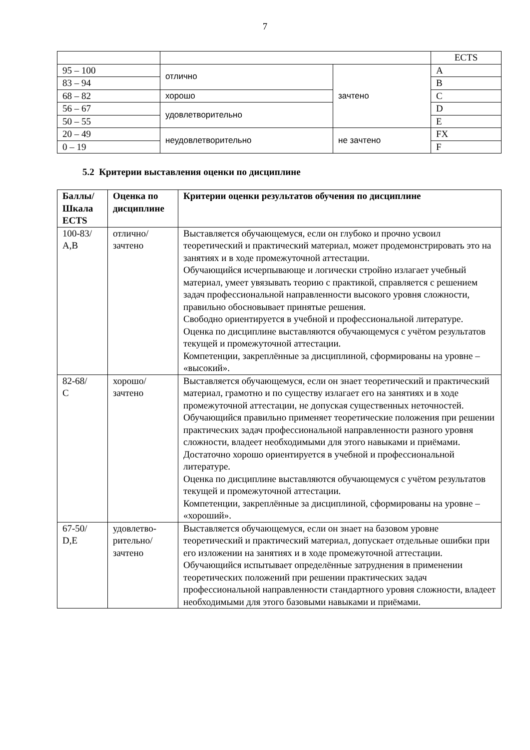7
| | | | ECTS |
| 95 – 100 | отлично | зачтено | A |
| 83 – 94 | | | B |
| 68 – 82 | хорошо | | C |
| 56 – 67 | удовлетворительно | | D |
| 50 – 55 | | | E |
| 20 – 49 | неудовлетворительно | не зачтено | FX |
| 0 – 19 | | | F |
5.2 Критерии выставления оценки по дисциплине
| Баллы/ Шкала ECTS | Оценка по дисциплине | Критерии оценки результатов обучения по дисциплине |
| --- | --- | --- |
| 100-83/ A,B | отлично/ зачтено | Выставляется обучающемуся, если он глубоко и прочно усвоил теоретический и практический материал, может продемонстрировать это на занятиях и в ходе промежуточной аттестации. Обучающийся исчерпывающе и логически стройно излагает учебный материал, умеет увязывать теорию с практикой, справляется с решением задач профессиональной направленности высокого уровня сложности, правильно обосновывает принятые решения. Свободно ориентируется в учебной и профессиональной литературе. Оценка по дисциплине выставляются обучающемуся с учётом результатов текущей и промежуточной аттестации. Компетенции, закреплённые за дисциплиной, сформированы на уровне – «высокий». |
| 82-68/ C | хорошо/ зачтено | Выставляется обучающемуся, если он знает теоретический и практический материал, грамотно и по существу излагает его на занятиях и в ходе промежуточной аттестации, не допуская существенных неточностей. Обучающийся правильно применяет теоретические положения при решении практических задач профессиональной направленности разного уровня сложности, владеет необходимыми для этого навыками и приёмами. Достаточно хорошо ориентируется в учебной и профессиональной литературе. Оценка по дисциплине выставляются обучающемуся с учётом результатов текущей и промежуточной аттестации. Компетенции, закреплённые за дисциплиной, сформированы на уровне – «хороший». |
| 67-50/ D,E | удовлетво- рительно/ зачтено | Выставляется обучающемуся, если он знает на базовом уровне теоретический и практический материал, допускает отдельные ошибки при его изложении на занятиях и в ходе промежуточной аттестации. Обучающийся испытывает определённые затруднения в применении теоретических положений при решении практических задач профессиональной направленности стандартного уровня сложности, владеет необходимыми для этого базовыми навыками и приёмами. |